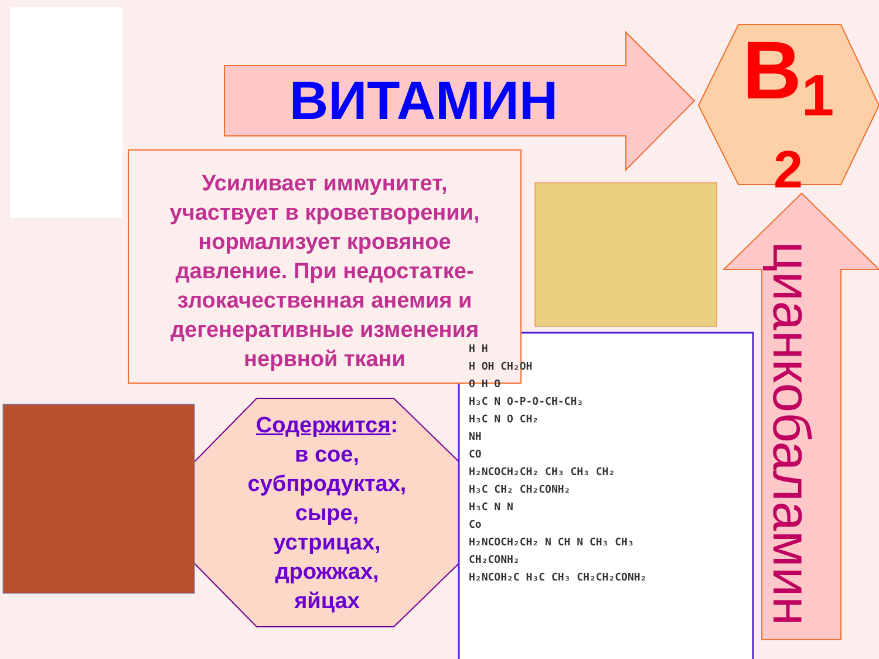ВИТАМИН
B<sub>1</sub>
2
Усиливает иммунитет, участвует в кроветворении, нормализует кровяное давление. При недостатке-злокачественная анемия и дегенеративные изменения нервной ткани
Содержится:
в сое,
субпродуктах,
сыре,
устрицах,
дрожжах,
яйцах
цианкобаламин
H H
H OH CH₂OH
O H O
H₃C N O-P-O-CH-CH₃
H₃C N O CH₂
NH
CO
H₂NCOCH₂CH₂ CH₃ CH₃ CH₂
H₃C CH₂ CH₂CONH₂
H₃C N N
Co
H₂NCOCH₂CH₂ N CH N CH₃ CH₃
CH₂CONH₂
H₂NCOH₂C H₃C CH₃ CH₂CH₂CONH₂